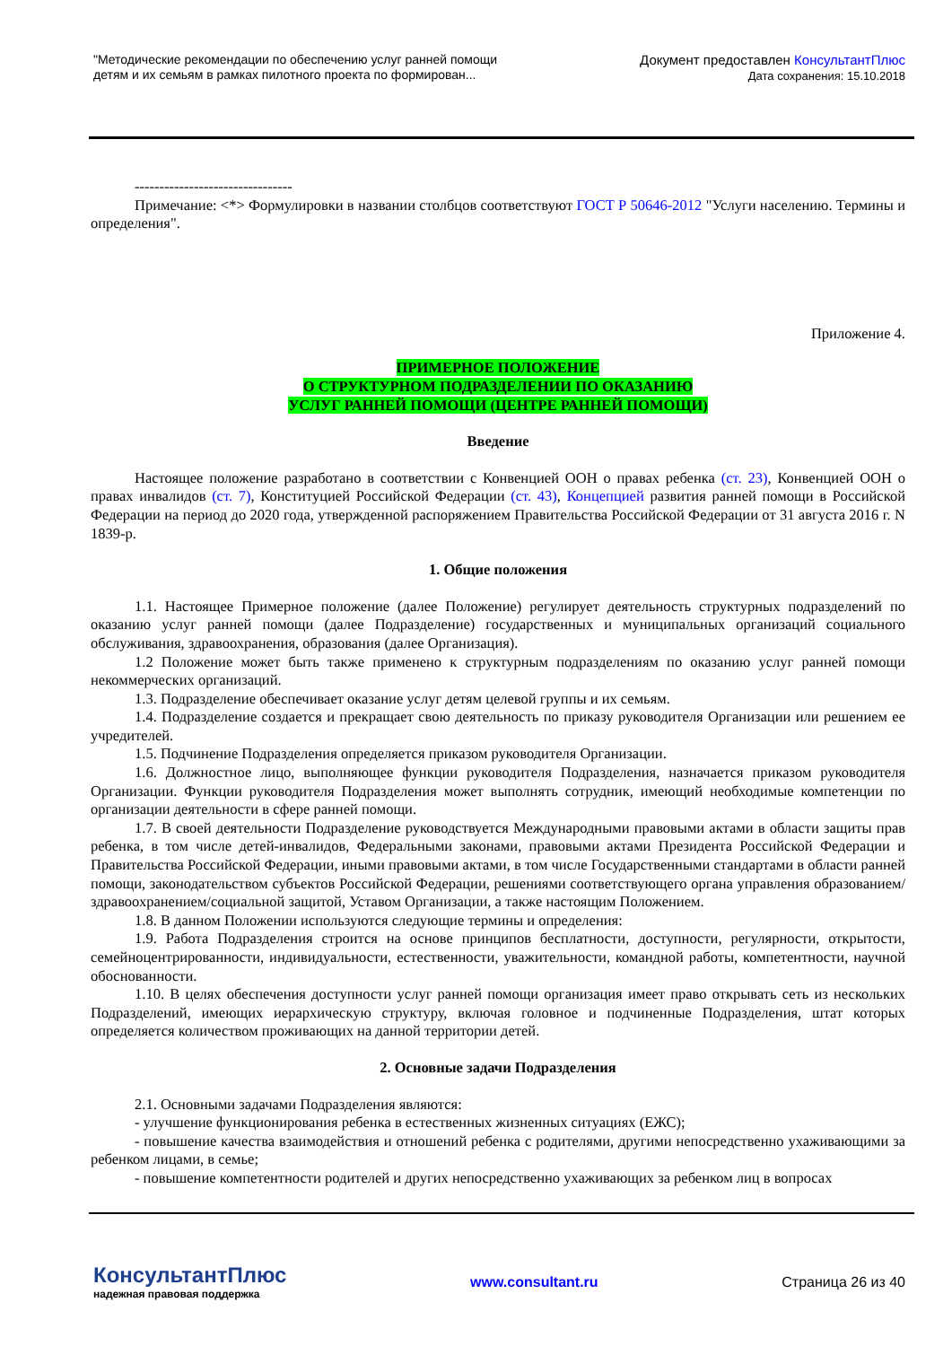"Методические рекомендации по обеспечению услуг ранней помощи
детям и их семьям в рамках пилотного проекта по формирован...
Документ предоставлен КонсультантПлюс
Дата сохранения: 15.10.2018
--------------------------------
Примечание: <*> Формулировки в названии столбцов соответствуют ГОСТ Р 50646-2012 "Услуги населению. Термины и определения".
Приложение 4.
ПРИМЕРНОЕ ПОЛОЖЕНИЕ
О СТРУКТУРНОМ ПОДРАЗДЕЛЕНИИ ПО ОКАЗАНИЮ
УСЛУГ РАННЕЙ ПОМОЩИ (ЦЕНТРЕ РАННЕЙ ПОМОЩИ)
Введение
Настоящее положение разработано в соответствии с Конвенцией ООН о правах ребенка (ст. 23), Конвенцией ООН о правах инвалидов (ст. 7), Конституцией Российской Федерации (ст. 43), Концепцией развития ранней помощи в Российской Федерации на период до 2020 года, утвержденной распоряжением Правительства Российской Федерации от 31 августа 2016 г. N 1839-р.
1. Общие положения
1.1. Настоящее Примерное положение (далее Положение) регулирует деятельность структурных подразделений по оказанию услуг ранней помощи (далее Подразделение) государственных и муниципальных организаций социального обслуживания, здравоохранения, образования (далее Организация).
1.2 Положение может быть также применено к структурным подразделениям по оказанию услуг ранней помощи некоммерческих организаций.
1.3. Подразделение обеспечивает оказание услуг детям целевой группы и их семьям.
1.4. Подразделение создается и прекращает свою деятельность по приказу руководителя Организации или решением ее учредителей.
1.5. Подчинение Подразделения определяется приказом руководителя Организации.
1.6. Должностное лицо, выполняющее функции руководителя Подразделения, назначается приказом руководителя Организации. Функции руководителя Подразделения может выполнять сотрудник, имеющий необходимые компетенции по организации деятельности в сфере ранней помощи.
1.7. В своей деятельности Подразделение руководствуется Международными правовыми актами в области защиты прав ребенка, в том числе детей-инвалидов, Федеральными законами, правовыми актами Президента Российской Федерации и Правительства Российской Федерации, иными правовыми актами, в том числе Государственными стандартами в области ранней помощи, законодательством субъектов Российской Федерации, решениями соответствующего органа управления образованием/здравоохранением/социальной защитой, Уставом Организации, а также настоящим Положением.
1.8. В данном Положении используются следующие термины и определения:
1.9. Работа Подразделения строится на основе принципов бесплатности, доступности, регулярности, открытости, семейноцентрированности, индивидуальности, естественности, уважительности, командной работы, компетентности, научной обоснованности.
1.10. В целях обеспечения доступности услуг ранней помощи организация имеет право открывать сеть из нескольких Подразделений, имеющих иерархическую структуру, включая головное и подчиненные Подразделения, штат которых определяется количеством проживающих на данной территории детей.
2. Основные задачи Подразделения
2.1. Основными задачами Подразделения являются:
- улучшение функционирования ребенка в естественных жизненных ситуациях (ЕЖС);
- повышение качества взаимодействия и отношений ребенка с родителями, другими непосредственно ухаживающими за ребенком лицами, в семье;
- повышение компетентности родителей и других непосредственно ухаживающих за ребенком лиц в вопросах
КонсультантПлюс
надежная правовая поддержка
www.consultant.ru Страница 26 из 40